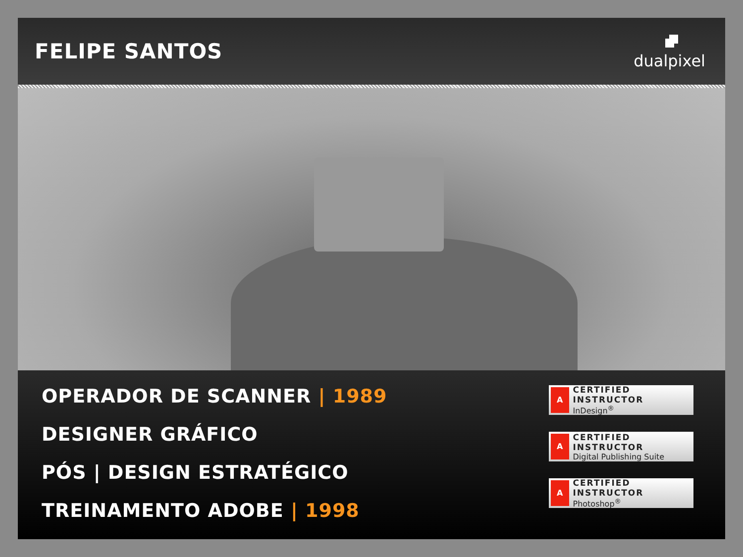FELIPE SANTOS
dualpixel
OPERADOR DE SCANNER | 1989
DESIGNER GRÁFICO
PÓS | DESIGN ESTRATÉGICO
TREINAMENTO ADOBE | 1998
A
CERTIFIED INSTRUCTOR
InDesign<sup>®</sup>
A
CERTIFIED INSTRUCTOR
Digital Publishing Suite
A
CERTIFIED INSTRUCTOR
Photoshop<sup>®</sup>